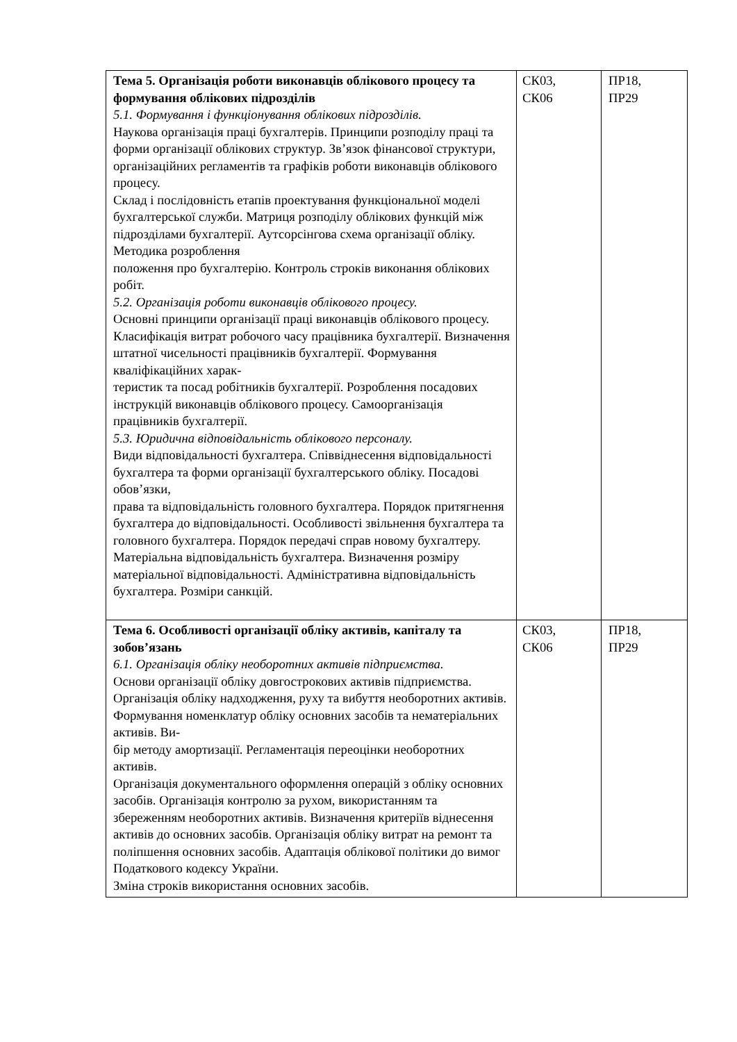| Тема 5. Організація роботи виконавців облікового процесу та формування облікових підрозділів 5.1. Формування і функціонування облікових підрозділів. Наукова організація праці бухгалтерів. Принципи розподілу праці та форми організації облікових структур. Зв’язок фінансової структури, організаційних регламентів та графіків роботи виконавців облікового процесу. Склад і послідовність етапів проектування функціональної моделі бухгалтерської служби. Матриця розподілу облікових функцій між підрозділами бухгалтерії. Аутсорсінгова схема організації обліку. Методика розроблення положення про бухгалтерію. Контроль строків виконання облікових робіт. 5.2. Організація роботи виконавців облікового процесу. Основні принципи організації праці виконавців облікового процесу. Класифікація витрат робочого часу працівника бухгалтерії. Визначення штатної чисельності працівників бухгалтерії. Формування кваліфікаційних харак- теристик та посад робітників бухгалтерії. Розроблення посадових інструкцій виконавців облікового процесу. Самоорганізація працівників бухгалтерії. 5.3. Юридична відповідальність облікового персоналу. Види відповідальності бухгалтера. Співвіднесення відповідальності бухгалтера та форми організації бухгалтерського обліку. Посадові обов’язки, права та відповідальність головного бухгалтера. Порядок притягнення бухгалтера до відповідальності. Особливості звільнення бухгалтера та головного бухгалтера. Порядок передачі справ новому бухгалтеру. Матеріальна відповідальність бухгалтера. Визначення розміру матеріальної відповідальності. Адміністративна відповідальність бухгалтера. Розміри санкцій. | СК03, СК06 | ПР18, ПР29 |
| Тема 6. Особливості організації обліку активів, капіталу та зобов’язань 6.1. Організація обліку необоротних активів підприємства. Основи організації обліку довгострокових активів підприємства. Організація обліку надходження, руху та вибуття необоротних активів. Формування номенклатур обліку основних засобів та нематеріальних активів. Ви- бір методу амортизації. Регламентація переоцінки необоротних активів. Організація документального оформлення операцій з обліку основних засобів. Організація контролю за рухом, використанням та збереженням необоротних активів. Визначення критеріїв віднесення активів до основних засобів. Організація обліку витрат на ремонт та поліпшення основних засобів. Адаптація облікової політики до вимог Податкового кодексу України. Зміна строків використання основних засобів. | СК03, СК06 | ПР18, ПР29 |